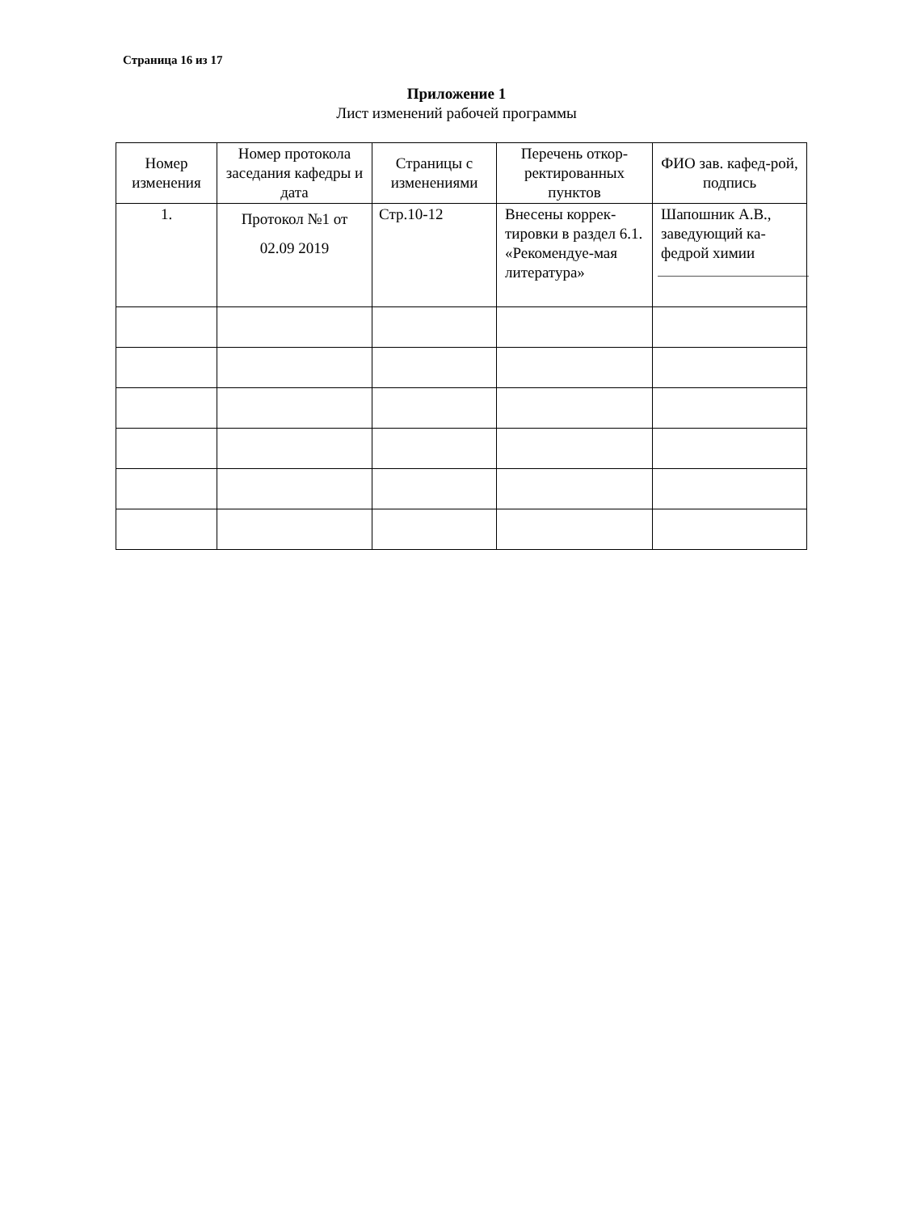Страница 16 из 17
Приложение 1
Лист изменений рабочей программы
| Номер изменения | Номер протокола заседания кафедры и дата | Страницы с изменениями | Перечень откор-ректированных пунктов | ФИО зав. кафед-рой, подпись |
| --- | --- | --- | --- | --- |
| 1. | Протокол №1 от 02.09 2019 | Стр.10-12 | Внесены коррек-тировки в раздел 6.1. «Рекомендуе-мая литература» | Шапошник А.В., заведующий ка-федрой химии |